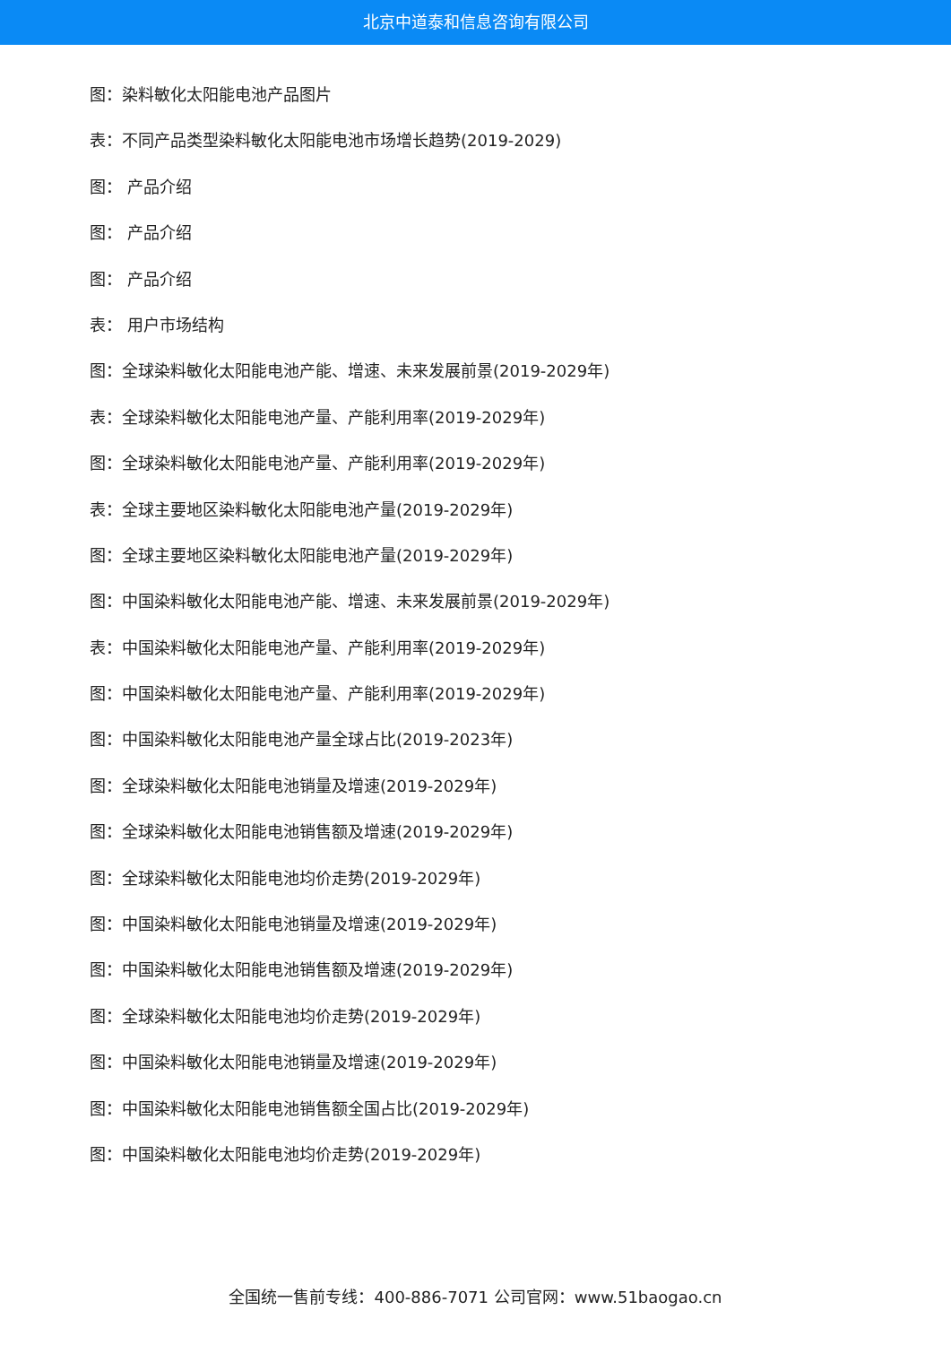北京中道泰和信息咨询有限公司
图：染料敏化太阳能电池产品图片
表：不同产品类型染料敏化太阳能电池市场增长趋势(2019-2029)
图： 产品介绍
图： 产品介绍
图： 产品介绍
表： 用户市场结构
图：全球染料敏化太阳能电池产能、增速、未来发展前景(2019-2029年)
表：全球染料敏化太阳能电池产量、产能利用率(2019-2029年)
图：全球染料敏化太阳能电池产量、产能利用率(2019-2029年)
表：全球主要地区染料敏化太阳能电池产量(2019-2029年)
图：全球主要地区染料敏化太阳能电池产量(2019-2029年)
图：中国染料敏化太阳能电池产能、增速、未来发展前景(2019-2029年)
表：中国染料敏化太阳能电池产量、产能利用率(2019-2029年)
图：中国染料敏化太阳能电池产量、产能利用率(2019-2029年)
图：中国染料敏化太阳能电池产量全球占比(2019-2023年)
图：全球染料敏化太阳能电池销量及增速(2019-2029年)
图：全球染料敏化太阳能电池销售额及增速(2019-2029年)
图：全球染料敏化太阳能电池均价走势(2019-2029年)
图：中国染料敏化太阳能电池销量及增速(2019-2029年)
图：中国染料敏化太阳能电池销售额及增速(2019-2029年)
图：全球染料敏化太阳能电池均价走势(2019-2029年)
图：中国染料敏化太阳能电池销量及增速(2019-2029年)
图：中国染料敏化太阳能电池销售额全国占比(2019-2029年)
图：中国染料敏化太阳能电池均价走势(2019-2029年)
全国统一售前专线：400-886-7071 公司官网：www.51baogao.cn